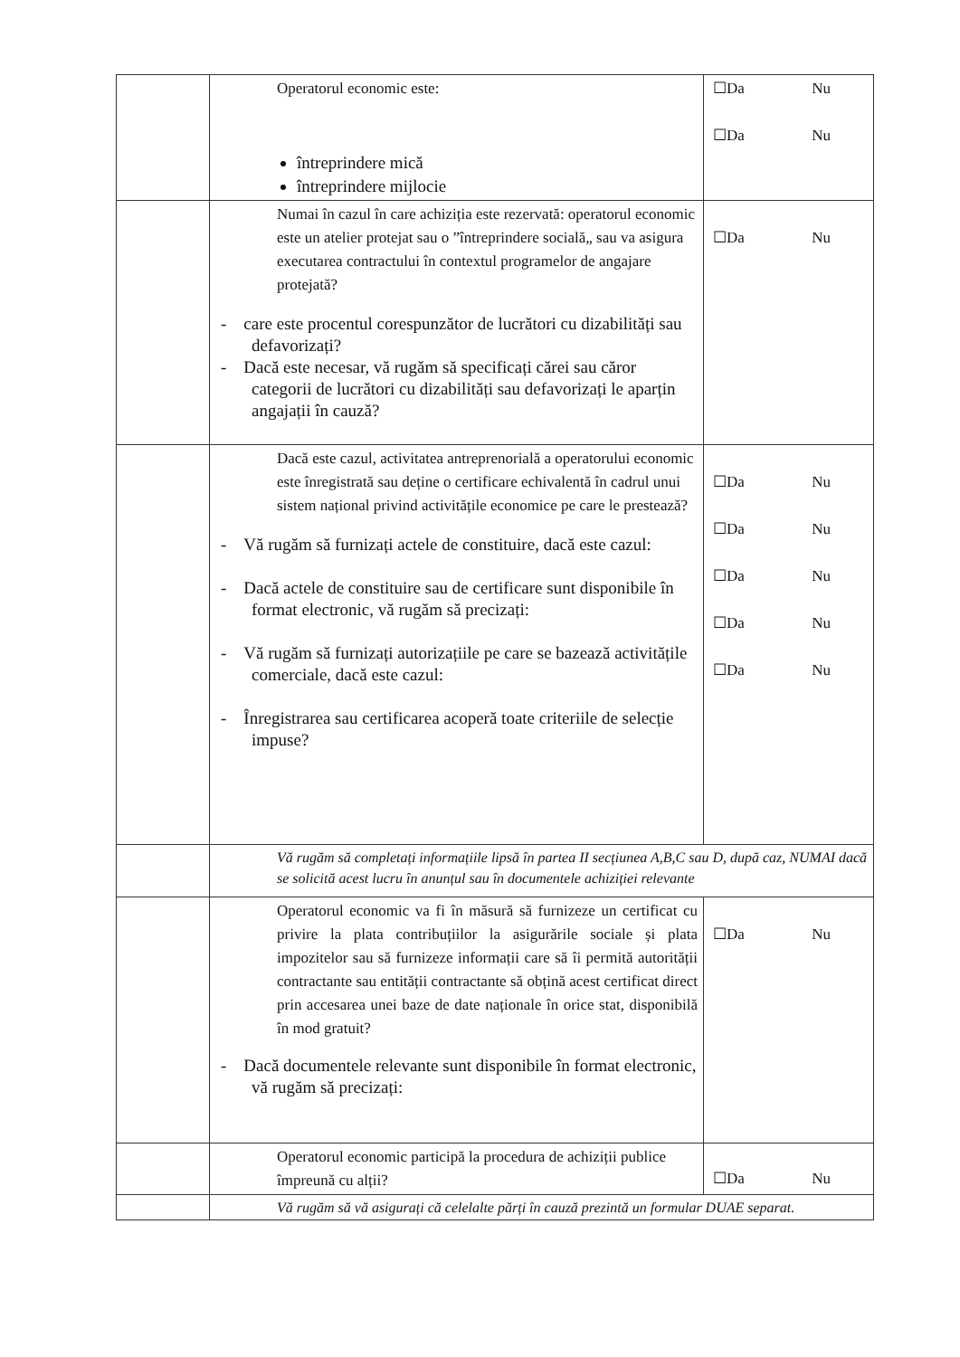| | Operatorul economic este: întreprindere mică întreprindere mijlocie | ☐Da Nu ☐Da Nu |
| | Numai în cazul în care achiziția este rezervată: operatorul economic este un atelier protejat sau o ”întreprindere socială„ sau va asigura executarea contractului în contextul programelor de angajare protejată? - care este procentul corespunzător de lucrători cu dizabilități sau defavorizați? - Dacă este necesar, vă rugăm să specificați cărei sau căror categorii de lucrători cu dizabilități sau defavorizați le aparțin angajații în cauză? | ☐Da Nu |
| | Dacă este cazul, activitatea antreprenorială a operatorului economic este înregistrată sau deține o certificare echivalentă în cadrul unui sistem național privind activitățile economice pe care le prestează? - Vă rugăm să furnizați actele de constituire, dacă este cazul: - Dacă actele de constituire sau de certificare sunt disponibile în format electronic, vă rugăm să precizați: - Vă rugăm să furnizați autorizațiile pe care se bazează activitățile comerciale, dacă este cazul: - Înregistrarea sau certificarea acoperă toate criteriile de selecție impuse? | ☐Da Nu ☐Da Nu ☐Da Nu ☐Da Nu ☐Da Nu |
| | Vă rugăm să completați informațiile lipsă în partea II secțiunea A,B,C sau D, după caz, NUMAI dacă se solicită acest lucru în anunțul sau în documentele achiziției relevante | |
| | Operatorul economic va fi în măsură să furnizeze un certificat cu privire la plata contribuțiilor la asigurările sociale și plata impozitelor sau să furnizeze informații care să îi permită autorității contractante sau entității contractante să obțină acest certificat direct prin accesarea unei baze de date naționale în orice stat, disponibilă în mod gratuit? - Dacă documentele relevante sunt disponibile în format electronic, vă rugăm să precizați: | ☐Da Nu |
| | Operatorul economic participă la procedura de achiziții publice împreună cu alții? | ☐Da Nu |
| | Vă rugăm să vă asigurați că celelalte părți în cauză prezintă un formular DUAE separat. | |